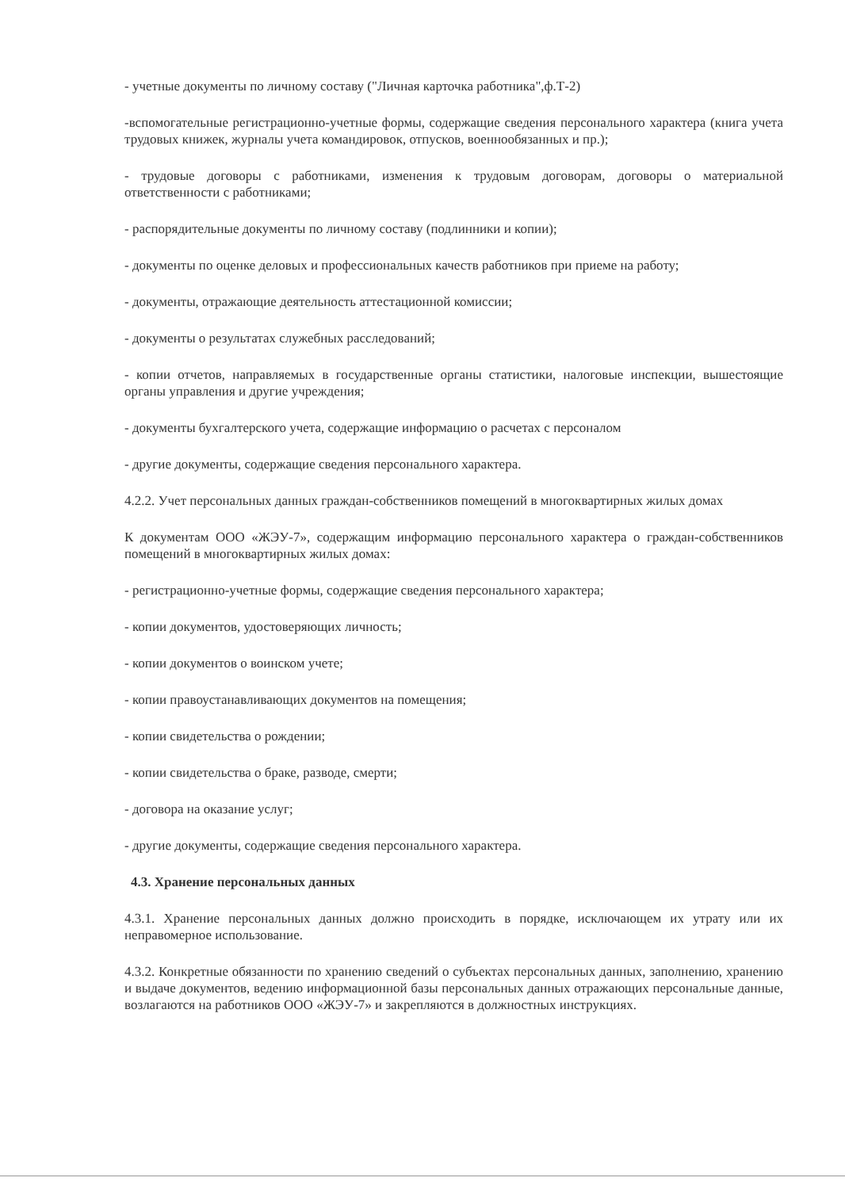- учетные документы по личному составу ("Личная карточка работника",ф.Т-2)
-вспомогательные регистрационно-учетные формы, содержащие сведения персонального характера (книга учета трудовых книжек, журналы учета командировок, отпусков, военнообязанных и пр.);
- трудовые договоры с работниками, изменения к трудовым договорам, договоры о материальной ответственности с работниками;
- распорядительные документы по личному составу (подлинники и копии);
- документы по оценке деловых и профессиональных качеств работников при приеме на работу;
- документы, отражающие деятельность аттестационной комиссии;
- документы о результатах служебных расследований;
- копии отчетов, направляемых в государственные органы статистики, налоговые инспекции, вышестоящие органы управления и другие учреждения;
- документы бухгалтерского учета, содержащие информацию о расчетах с персоналом
- другие документы, содержащие сведения персонального характера.
4.2.2. Учет персональных данных граждан-собственников помещений в многоквартирных жилых домах
К документам ООО «ЖЭУ-7», содержащим информацию персонального характера о граждан-собственников помещений в многоквартирных жилых домах:
- регистрационно-учетные формы, содержащие сведения персонального характера;
- копии документов, удостоверяющих личность;
- копии документов о воинском учете;
- копии правоустанавливающих документов на помещения;
- копии свидетельства о рождении;
- копии свидетельства о браке, разводе, смерти;
- договора на оказание услуг;
- другие документы, содержащие сведения персонального характера.
4.3. Хранение персональных данных
4.3.1. Хранение персональных данных должно происходить в порядке, исключающем их утрату или их неправомерное использование.
4.3.2. Конкретные обязанности по хранению сведений о субъектах персональных данных, заполнению, хранению и выдаче документов, ведению информационной базы персональных данных отражающих персональные данные, возлагаются на работников ООО «ЖЭУ-7» и закрепляются в должностных инструкциях.